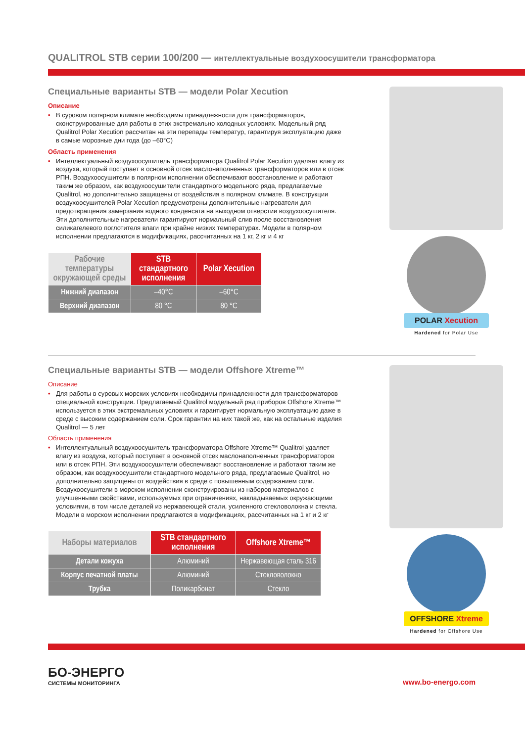QUALITROL STB серии 100/200 — интеллектуальные воздухоосушители трансформатора
Специальные варианты STB — модели Polar Xecution
Описание
• В суровом полярном климате необходимы принадлежности для трансформаторов, сконструированные для работы в этих экстремально холодных условиях. Модельный ряд Qualitrol Polar Xecution рассчитан на эти перепады температур, гарантируя эксплуатацию даже в самые морозные дни года (до –60°C)
Область применения
• Интеллектуальный воздухоосушитель трансформатора Qualitrol Polar Xecution удаляет влагу из воздуха, который поступает в основной отсек маслонаполненных трансформаторов или в отсек РПН. Воздухоосушители в полярном исполнении обеспечивают восстановление и работают таким же образом, как воздухоосушители стандартного модельного ряда, предлагаемые Qualitrol, но дополнительно защищены от воздействия в полярном климате. В конструкции воздухоосушителей Polar Xecution предусмотрены дополнительные нагреватели для предотвращения замерзания водного конденсата на выходном отверстии воздухоосушителя. Эти дополнительные нагреватели гарантируют нормальный слив после восстановления силикагелевого поглотителя влаги при крайне низких температурах. Модели в полярном исполнении предлагаются в модификациях, рассчитанных на 1 кг, 2 кг и 4 кг
| Рабочие температуры окружающей среды | STB стандартного исполнения | Polar Xecution |
| --- | --- | --- |
| Нижний диапазон | –40°C | –60°C |
| Верхний диапазон | 80 °C | 80 °C |
POLAR Xecution
Hardened for Polar Use
Специальные варианты STB — модели Offshore Xtreme™
Описание
• Для работы в суровых морских условиях необходимы принадлежности для трансформаторов специальной конструкции. Предлагаемый Qualitrol модельный ряд приборов Offshore Xtreme™ используется в этих экстремальных условиях и гарантирует нормальную эксплуатацию даже в среде с высоким содержанием соли. Срок гарантии на них такой же, как на остальные изделия Qualitrol — 5 лет
Область применения
• Интеллектуальный воздухоосушитель трансформатора Offshore Xtreme™ Qualitrol удаляет влагу из воздуха, который поступает в основной отсек маслонаполненных трансформаторов или в отсек РПН. Эти воздухоосушители обеспечивают восстановление и работают таким же образом, как воздухоосушители стандартного модельного ряда, предлагаемые Qualitrol, но дополнительно защищены от воздействия в среде с повышенным содержанием соли. Воздухоосушители в морском исполнении сконструированы из наборов материалов с улучшенными свойствами, используемых при ограничениях, накладываемых окружающими условиями, в том числе деталей из нержавеющей стали, усиленного стекловолокна и стекла. Модели в морском исполнении предлагаются в модификациях, рассчитанных на 1 кг и 2 кг
| Наборы материалов | STB стандартного исполнения | Offshore Xtreme™ |
| --- | --- | --- |
| Детали кожуха | Алюминий | Нержавеющая сталь 316 |
| Корпус печатной платы | Алюминий | Стекловолокно |
| Трубка | Поликарбонат | Стекло |
OFFSHORE Xtreme
Hardened for Offshore Use
БО-ЭНЕРГО
СИСТЕМЫ МОНИТОРИНГА
www.bo-energo.com